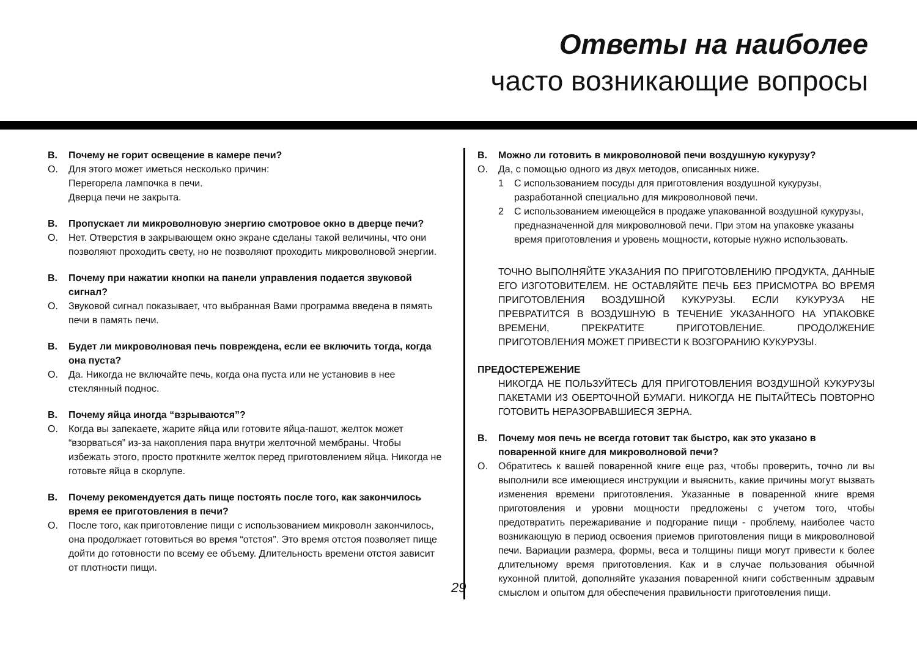Ответы на наиболее
часто возникающие вопросы
В. Почему не горит освещение в камере печи?
О. Для этого может иметься несколько причин:
Перегорела лампочка в печи.
Дверца печи не закрыта.
В. Пропускает ли микроволновую энергию смотровое окно в дверце печи?
О. Нет. Отверстия в закрывающем окно экране сделаны такой величины, что они позволяют проходить свету, но не позволяют проходить микроволновой энергии.
В. Почему при нажатии кнопки на панели управления подается звуковой сигнал?
О. Звуковой сигнал показывает, что выбранная Вами программа введена в пямять печи в память печи.
В. Будет ли микроволновая печь повреждена, если ее включить тогда, когда она пуста?
О. Да. Никогда не включайте печь, когда она пуста или не установив в нее стеклянный поднос.
В. Почему яйца иногда “взрываются”?
О. Когда вы запекаете, жарите яйца или готовите яйца-пашот, желток может “взорваться” из-за накопления пара внутри желточной мембраны. Чтобы избежать этого, просто проткните желток перед приготовлением яйца. Никогда не готовьте яйца в скорлупе.
В. Почему рекомендуется дать пище постоять после того, как закончилось время ее приготовления в печи?
О. После того, как приготовление пищи с использованием микроволн закончилось, она продолжает готовиться во время “отстоя”. Это время отстоя позволяет пище дойти до готовности по всему ее объему. Длительность времени отстоя зависит от плотности пищи.
В. Можно ли готовить в микроволновой печи воздушную кукурузу?
О. Да, с помощью одного из двух методов, описанных ниже.
1 С использованием посуды для приготовления воздушной кукурузы, разработанной специально для микроволновой печи.
2 С использованием имеющейся в продаже упакованной воздушной кукурузы, предназначенной для микроволновой печи. При этом на упаковке указаны время приготовления и уровень мощности, которые нужно использовать.
ТОЧНО ВЫПОЛНЯЙТЕ УКАЗАНИЯ ПО ПРИГОТОВЛЕНИЮ ПРОДУКТА, ДАННЫЕ ЕГО ИЗГОТОВИТЕЛЕМ. НЕ ОСТАВЛЯЙТЕ ПЕЧЬ БЕЗ ПРИСМОТРА ВО ВРЕМЯ ПРИГОТОВЛЕНИЯ ВОЗДУШНОЙ КУКУРУЗЫ. ЕСЛИ КУКУРУЗА НЕ ПРЕВРАТИТСЯ В ВОЗДУШНУЮ В ТЕЧЕНИЕ УКАЗАННОГО НА УПАКОВКЕ ВРЕМЕНИ, ПРЕКРАТИТЕ ПРИГОТОВЛЕНИЕ. ПРОДОЛЖЕНИЕ ПРИГОТОВЛЕНИЯ МОЖЕТ ПРИВЕСТИ К ВОЗГОРАНИЮ КУКУРУЗЫ.
ПРЕДОСТЕРЕЖЕНИЕ
НИКОГДА НЕ ПОЛЬЗУЙТЕСЬ ДЛЯ ПРИГОТОВЛЕНИЯ ВОЗДУШНОЙ КУКУРУЗЫ ПАКЕТАМИ ИЗ ОБЕРТОЧНОЙ БУМАГИ. НИКОГДА НЕ ПЫТАЙТЕСЬ ПОВТОРНО ГОТОВИТЬ НЕРАЗОРВАВШИЕСЯ ЗЕРНА.
В. Почему моя печь не всегда готовит так быстро, как это указано в поваренной книге для микроволновой печи?
О. Обратитесь к вашей поваренной книге еще раз, чтобы проверить, точно ли вы выполнили все имеющиеся инструкции и выяснить, какие причины могут вызвать изменения времени приготовления. Указанные в поваренной книге время приготовления и уровни мощности предложены с учетом того, чтобы предотвратить пережаривание и подгорание пищи - проблему, наиболее часто возникающую в период освоения приемов приготовления пищи в микроволновой печи. Вариации размера, формы, веса и толщины пищи могут привести к более длительному время приготовления. Как и в случае пользования обычной кухонной плитой, дополняйте указания поваренной книги собственным здравым смыслом и опытом для обеспечения правильности приготовления пищи.
29